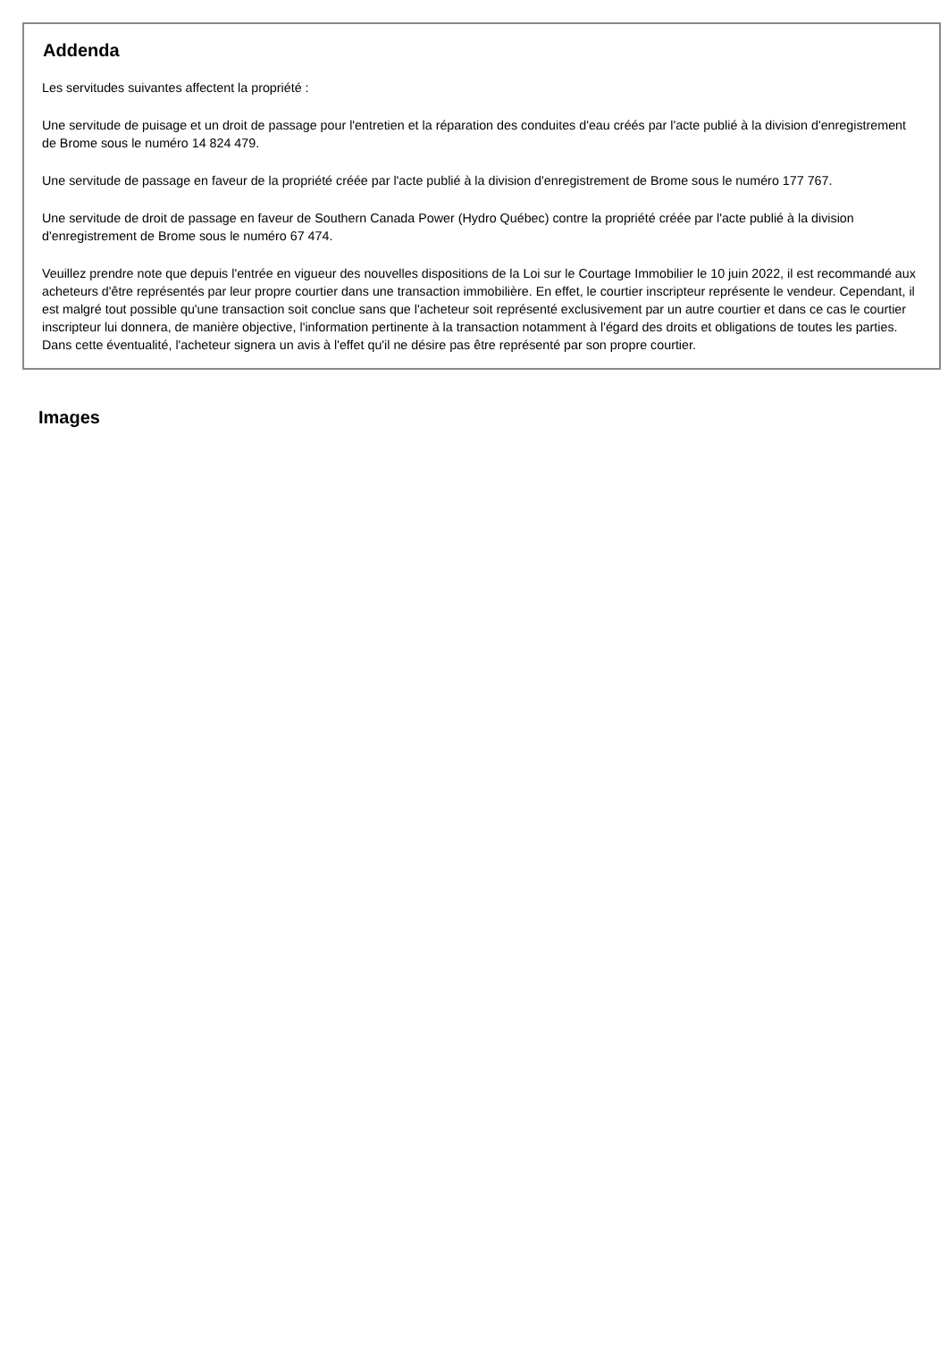Addenda
Les servitudes suivantes affectent la propriété :
Une servitude de puisage et un droit de passage pour l'entretien et la réparation des conduites d'eau créés par l'acte publié à la division d'enregistrement de Brome sous le numéro 14 824 479.
Une servitude de passage en faveur de la propriété créée par l'acte publié à la division d'enregistrement de Brome sous le numéro 177 767.
Une servitude de droit de passage en faveur de Southern Canada Power (Hydro Québec) contre la propriété créée par l'acte publié à la division d'enregistrement de Brome sous le numéro 67 474.
Veuillez prendre note que depuis l'entrée en vigueur des nouvelles dispositions de la Loi sur le Courtage Immobilier le 10 juin 2022, il est recommandé aux acheteurs d'être représentés par leur propre courtier dans une transaction immobilière. En effet, le courtier inscripteur représente le vendeur. Cependant, il est malgré tout possible qu'une transaction soit conclue sans que l'acheteur soit représenté exclusivement par un autre courtier et dans ce cas le courtier inscripteur lui donnera, de manière objective, l'information pertinente à la transaction notamment à l'égard des droits et obligations de toutes les parties. Dans cette éventualité, l'acheteur signera un avis à l'effet qu'il ne désire pas être représenté par son propre courtier.
Images